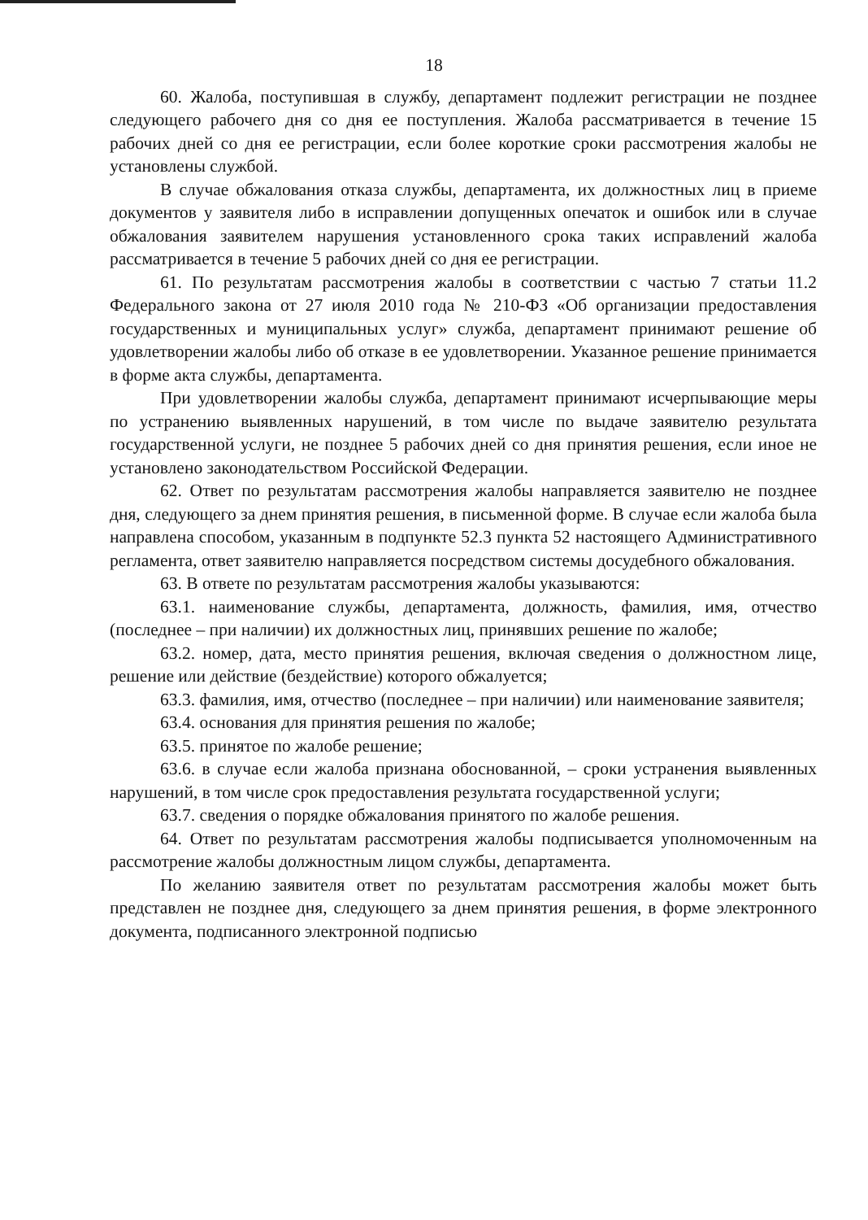18
60. Жалоба, поступившая в службу, департамент подлежит регистрации не позднее следующего рабочего дня со дня ее поступления. Жалоба рассматривается в течение 15 рабочих дней со дня ее регистрации, если более короткие сроки рассмотрения жалобы не установлены службой.
В случае обжалования отказа службы, департамента, их должностных лиц в приеме документов у заявителя либо в исправлении допущенных опечаток и ошибок или в случае обжалования заявителем нарушения установленного срока таких исправлений жалоба рассматривается в течение 5 рабочих дней со дня ее регистрации.
61. По результатам рассмотрения жалобы в соответствии с частью 7 статьи 11.2 Федерального закона от 27 июля 2010 года № 210-ФЗ «Об организации предоставления государственных и муниципальных услуг» служба, департамент принимают решение об удовлетворении жалобы либо об отказе в ее удовлетворении. Указанное решение принимается в форме акта службы, департамента.
При удовлетворении жалобы служба, департамент принимают исчерпывающие меры по устранению выявленных нарушений, в том числе по выдаче заявителю результата государственной услуги, не позднее 5 рабочих дней со дня принятия решения, если иное не установлено законодательством Российской Федерации.
62. Ответ по результатам рассмотрения жалобы направляется заявителю не позднее дня, следующего за днем принятия решения, в письменной форме. В случае если жалоба была направлена способом, указанным в подпункте 52.3 пункта 52 настоящего Административного регламента, ответ заявителю направляется посредством системы досудебного обжалования.
63. В ответе по результатам рассмотрения жалобы указываются:
63.1. наименование службы, департамента, должность, фамилия, имя, отчество (последнее – при наличии) их должностных лиц, принявших решение по жалобе;
63.2. номер, дата, место принятия решения, включая сведения о должностном лице, решение или действие (бездействие) которого обжалуется;
63.3. фамилия, имя, отчество (последнее – при наличии) или наименование заявителя;
63.4. основания для принятия решения по жалобе;
63.5. принятое по жалобе решение;
63.6. в случае если жалоба признана обоснованной, – сроки устранения выявленных нарушений, в том числе срок предоставления результата государственной услуги;
63.7. сведения о порядке обжалования принятого по жалобе решения.
64. Ответ по результатам рассмотрения жалобы подписывается уполномоченным на рассмотрение жалобы должностным лицом службы, департамента.
По желанию заявителя ответ по результатам рассмотрения жалобы может быть представлен не позднее дня, следующего за днем принятия решения, в форме электронного документа, подписанного электронной подписью